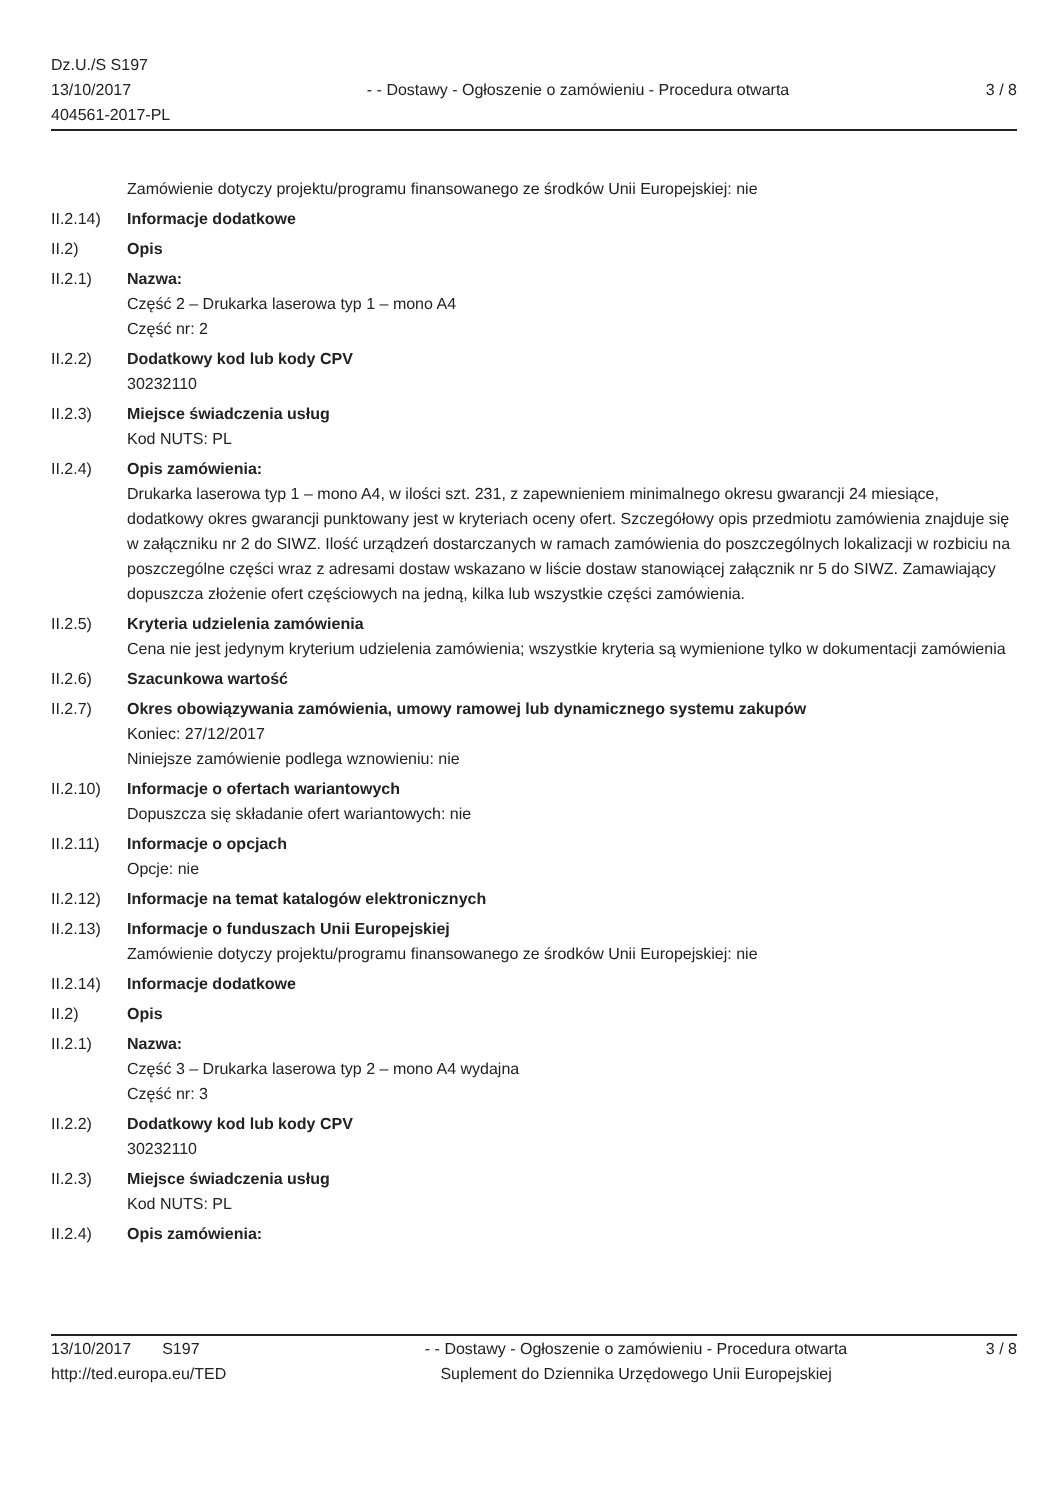Dz.U./S S197
13/10/2017
404561-2017-PL
- - Dostawy - Ogłoszenie o zamówieniu - Procedura otwarta
3 / 8
Zamówienie dotyczy projektu/programu finansowanego ze środków Unii Europejskiej: nie
II.2.14)
Informacje dodatkowe
II.2) Opis
II.2.1) Nazwa:
Część 2 – Drukarka laserowa typ 1 – mono A4
Część nr: 2
II.2.2) Dodatkowy kod lub kody CPV
30232110
II.2.3) Miejsce świadczenia usług
Kod NUTS: PL
II.2.4) Opis zamówienia:
Drukarka laserowa typ 1 – mono A4, w ilości szt. 231, z zapewnieniem minimalnego okresu gwarancji 24 miesiące, dodatkowy okres gwarancji punktowany jest w kryteriach oceny ofert. Szczegółowy opis przedmiotu zamówienia znajduje się w załączniku nr 2 do SIWZ. Ilość urządzeń dostarczanych w ramach zamówienia do poszczególnych lokalizacji w rozbiciu na poszczególne części wraz z adresami dostaw wskazano w liście dostaw stanowiącej załącznik nr 5 do SIWZ. Zamawiający dopuszcza złożenie ofert częściowych na jedną, kilka lub wszystkie części zamówienia.
II.2.5) Kryteria udzielenia zamówienia
Cena nie jest jedynym kryterium udzielenia zamówienia; wszystkie kryteria są wymienione tylko w dokumentacji zamówienia
II.2.6) Szacunkowa wartość
II.2.7) Okres obowiązywania zamówienia, umowy ramowej lub dynamicznego systemu zakupów
Koniec: 27/12/2017
Niniejsze zamówienie podlega wznowieniu: nie
II.2.10)
Informacje o ofertach wariantowych
Dopuszcza się składanie ofert wariantowych: nie
II.2.11)
Informacje o opcjach
Opcje: nie
II.2.12)
Informacje na temat katalogów elektronicznych
II.2.13)
Informacje o funduszach Unii Europejskiej
Zamówienie dotyczy projektu/programu finansowanego ze środków Unii Europejskiej: nie
II.2.14)
Informacje dodatkowe
II.2) Opis
II.2.1) Nazwa:
Część 3 – Drukarka laserowa typ 2 – mono A4 wydajna
Część nr: 3
II.2.2) Dodatkowy kod lub kody CPV
30232110
II.2.3) Miejsce świadczenia usług
Kod NUTS: PL
II.2.4) Opis zamówienia:
13/10/2017 S197
http://ted.europa.eu/TED
- - Dostawy - Ogłoszenie o zamówieniu - Procedura otwarta
Suplement do Dziennika Urzędowego Unii Europejskiej
3 / 8